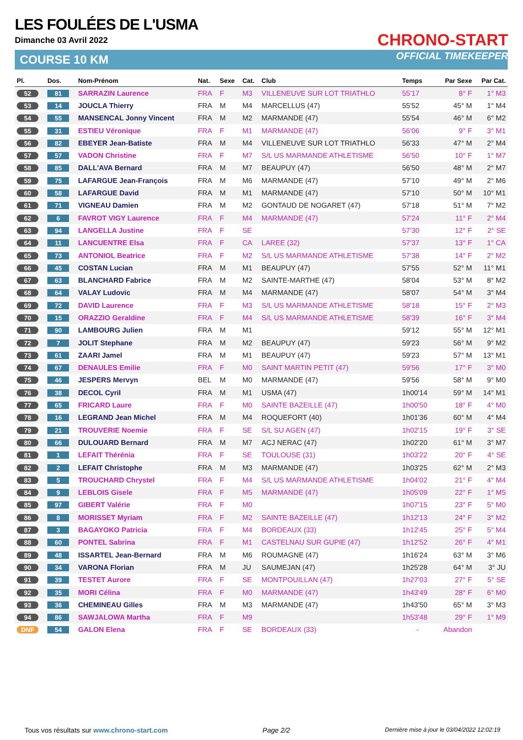LES FOULÉES DE L'USMA
Dimanche 03 Avril 2022
COURSE 10 KM
CHRONO-START
OFFICIAL TIMEKEEPER
| Pl. | Dos. | Nom-Prénom | Nat. | Sexe | Cat. | Club | Temps | Par Sexe | Par Cat. |
| --- | --- | --- | --- | --- | --- | --- | --- | --- | --- |
| 52 | 81 | SARRAZIN Laurence | FRA | F | M3 | VILLENEUVE SUR LOT TRIATHLO | 55'17 | 8° F | 1° M3 |
| 53 | 14 | JOUCLA Thierry | FRA | M | M4 | MARCELLUS (47) | 55'52 | 45° M | 1° M4 |
| 54 | 55 | MANSENCAL Jonny Vincent | FRA | M | M2 | MARMANDE (47) | 55'54 | 46° M | 6° M2 |
| 55 | 31 | ESTIEU Véronique | FRA | F | M1 | MARMANDE (47) | 56'06 | 9° F | 3° M1 |
| 56 | 82 | EBEYER Jean-Batiste | FRA | M | M4 | VILLENEUVE SUR LOT TRIATHLO | 56'33 | 47° M | 2° M4 |
| 57 | 57 | VADON Christine | FRA | F | M7 | S/L US MARMANDE ATHLETISME | 56'50 | 10° F | 1° M7 |
| 58 | 85 | DALL'AVA Bernard | FRA | M | M7 | BEAUPUY (47) | 56'50 | 48° M | 2° M7 |
| 59 | 75 | LAFARGUE Jean-François | FRA | M | M6 | MARMANDE (47) | 57'10 | 49° M | 2° M6 |
| 60 | 58 | LAFARGUE David | FRA | M | M1 | MARMANDE (47) | 57'10 | 50° M | 10° M1 |
| 61 | 71 | VIGNEAU Damien | FRA | M | M2 | GONTAUD DE NOGARET (47) | 57'18 | 51° M | 7° M2 |
| 62 | 6 | FAVROT VIGY Laurence | FRA | F | M4 | MARMANDE (47) | 57'24 | 11° F | 2° M4 |
| 63 | 94 | LANGELLA Justine | FRA | F | SE | | 57'30 | 12° F | 2° SE |
| 64 | 11 | LANCUENTRE Elsa | FRA | F | CA | LAREE (32) | 57'37 | 13° F | 1° CA |
| 65 | 73 | ANTONIOL Beatrice | FRA | F | M2 | S/L US MARMANDE ATHLETISME | 57'38 | 14° F | 2° M2 |
| 66 | 45 | COSTAN Lucian | FRA | M | M1 | BEAUPUY (47) | 57'55 | 52° M | 11° M1 |
| 67 | 63 | BLANCHARD Fabrice | FRA | M | M2 | SAINTE-MARTHE (47) | 58'04 | 53° M | 8° M2 |
| 68 | 64 | VALAY Ludovic | FRA | M | M4 | MARMANDE (47) | 58'07 | 54° M | 3° M4 |
| 69 | 72 | DAVID Laurence | FRA | F | M3 | S/L US MARMANDE ATHLETISME | 58'18 | 15° F | 2° M3 |
| 70 | 15 | ORAZZIO Geraldine | FRA | F | M4 | S/L US MARMANDE ATHLETISME | 58'39 | 16° F | 3° M4 |
| 71 | 90 | LAMBOURG Julien | FRA | M | M1 | | 59'12 | 55° M | 12° M1 |
| 72 | 7 | JOLIT Stephane | FRA | M | M2 | BEAUPUY (47) | 59'23 | 56° M | 9° M2 |
| 73 | 61 | ZAARI Jamel | FRA | M | M1 | BEAUPUY (47) | 59'23 | 57° M | 13° M1 |
| 74 | 67 | DENAULES Emilie | FRA | F | M0 | SAINT MARTIN PETIT (47) | 59'56 | 17° F | 3° M0 |
| 75 | 46 | JESPERS Mervyn | BEL | M | M0 | MARMANDE (47) | 59'56 | 58° M | 9° M0 |
| 76 | 38 | DECOL Cyril | FRA | M | M1 | USMA (47) | 1h00'14 | 59° M | 14° M1 |
| 77 | 65 | FRICARD Laure | FRA | F | M0 | SAINTE BAZEILLE (47) | 1h00'50 | 18° F | 4° M0 |
| 78 | 16 | LEGRAND Jean Michel | FRA | M | M4 | ROQUEFORT (40) | 1h01'36 | 60° M | 4° M4 |
| 79 | 21 | TROUVERIE Noemie | FRA | F | SE | S/L SU AGEN (47) | 1h02'15 | 19° F | 3° SE |
| 80 | 66 | DULOUARD Bernard | FRA | M | M7 | ACJ NERAC (47) | 1h02'20 | 61° M | 3° M7 |
| 81 | 1 | LEFAIT Thérénia | FRA | F | SE | TOULOUSE (31) | 1h03'22 | 20° F | 4° SE |
| 82 | 2 | LEFAIT Christophe | FRA | M | M3 | MARMANDE (47) | 1h03'25 | 62° M | 2° M3 |
| 83 | 5 | TROUCHARD Chrystel | FRA | F | M4 | S/L US MARMANDE ATHLETISME | 1h04'02 | 21° F | 4° M4 |
| 84 | 9 | LEBLOIS Gisele | FRA | F | M5 | MARMANDE (47) | 1h05'09 | 22° F | 1° M5 |
| 85 | 97 | GIBERT Valérie | FRA | F | M0 | | 1h07'15 | 23° F | 5° M0 |
| 86 | 8 | MORISSET Myriam | FRA | F | M2 | SAINTE BAZEILLE (47) | 1h12'13 | 24° F | 3° M2 |
| 87 | 3 | BAGAYOKO Patricia | FRA | F | M4 | BORDEAUX (33) | 1h12'45 | 25° F | 5° M4 |
| 88 | 60 | PONTEL Sabrina | FRA | F | M1 | CASTELNAU SUR GUPIE (47) | 1h12'52 | 26° F | 4° M1 |
| 89 | 48 | ISSARTEL Jean-Bernard | FRA | M | M6 | ROUMAGNE (47) | 1h16'24 | 63° M | 3° M6 |
| 90 | 34 | VARONA Florian | FRA | M | JU | SAUMEJAN (47) | 1h25'28 | 64° M | 3° JU |
| 91 | 39 | TESTET Aurore | FRA | F | SE | MONTPOUILLAN (47) | 1h27'03 | 27° F | 5° SE |
| 92 | 35 | MORI Célina | FRA | F | M0 | MARMANDE (47) | 1h43'49 | 28° F | 6° M0 |
| 93 | 36 | CHEMINEAU Gilles | FRA | M | M3 | MARMANDE (47) | 1h43'50 | 65° M | 3° M3 |
| 94 | 86 | SAWJALOWA Martha | FRA | F | M9 | | 1h53'48 | 29° F | 1° M9 |
| DNF | 54 | GALON Elena | FRA | F | SE | BORDEAUX (33) | - | Abandon | |
Tous vos résultats sur www.chrono-start.com Page 2/2 Dernière mise à jour le 03/04/2022 12:02:19